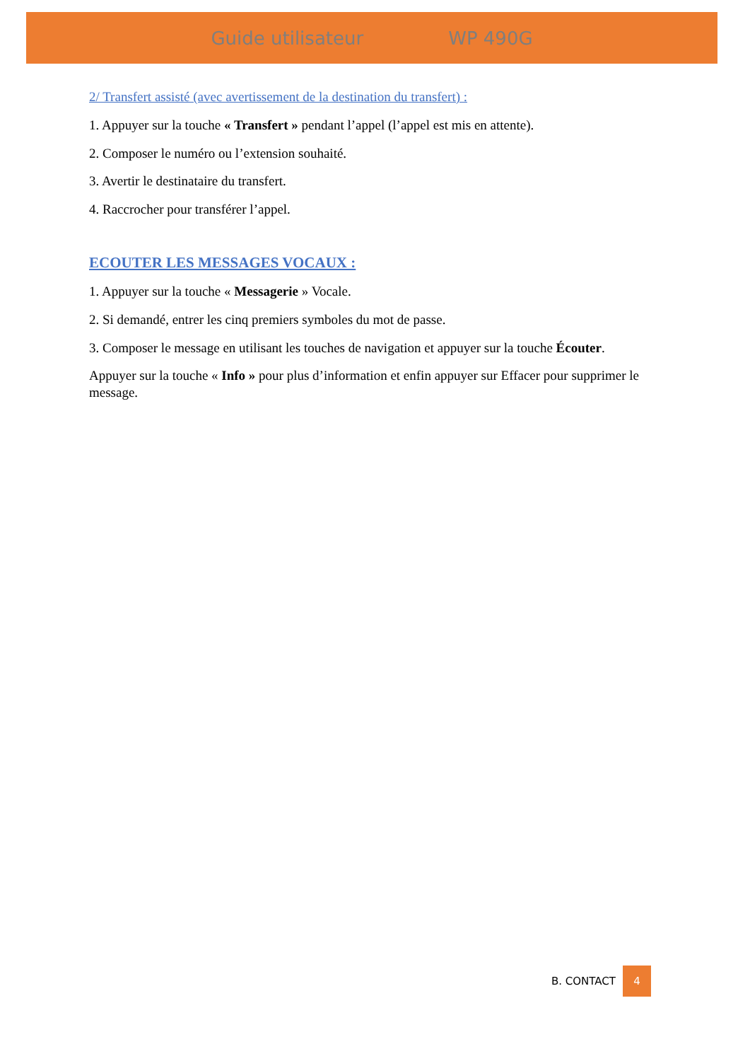Guide utilisateur WP 490G
2/ Transfert assisté (avec avertissement de la destination du transfert) :
1. Appuyer sur la touche « Transfert » pendant l’appel (l’appel est mis en attente).
2. Composer le numéro ou l’extension souhaité.
3. Avertir le destinataire du transfert.
4. Raccrocher pour transférer l’appel.
ECOUTER LES MESSAGES VOCAUX :
1. Appuyer sur la touche « Messagerie » Vocale.
2. Si demandé, entrer les cinq premiers symboles du mot de passe.
3. Composer le message en utilisant les touches de navigation et appuyer sur la touche Écouter.
Appuyer sur la touche « Info » pour plus d’information et enfin appuyer sur Effacer pour supprimer le message.
B. CONTACT 4